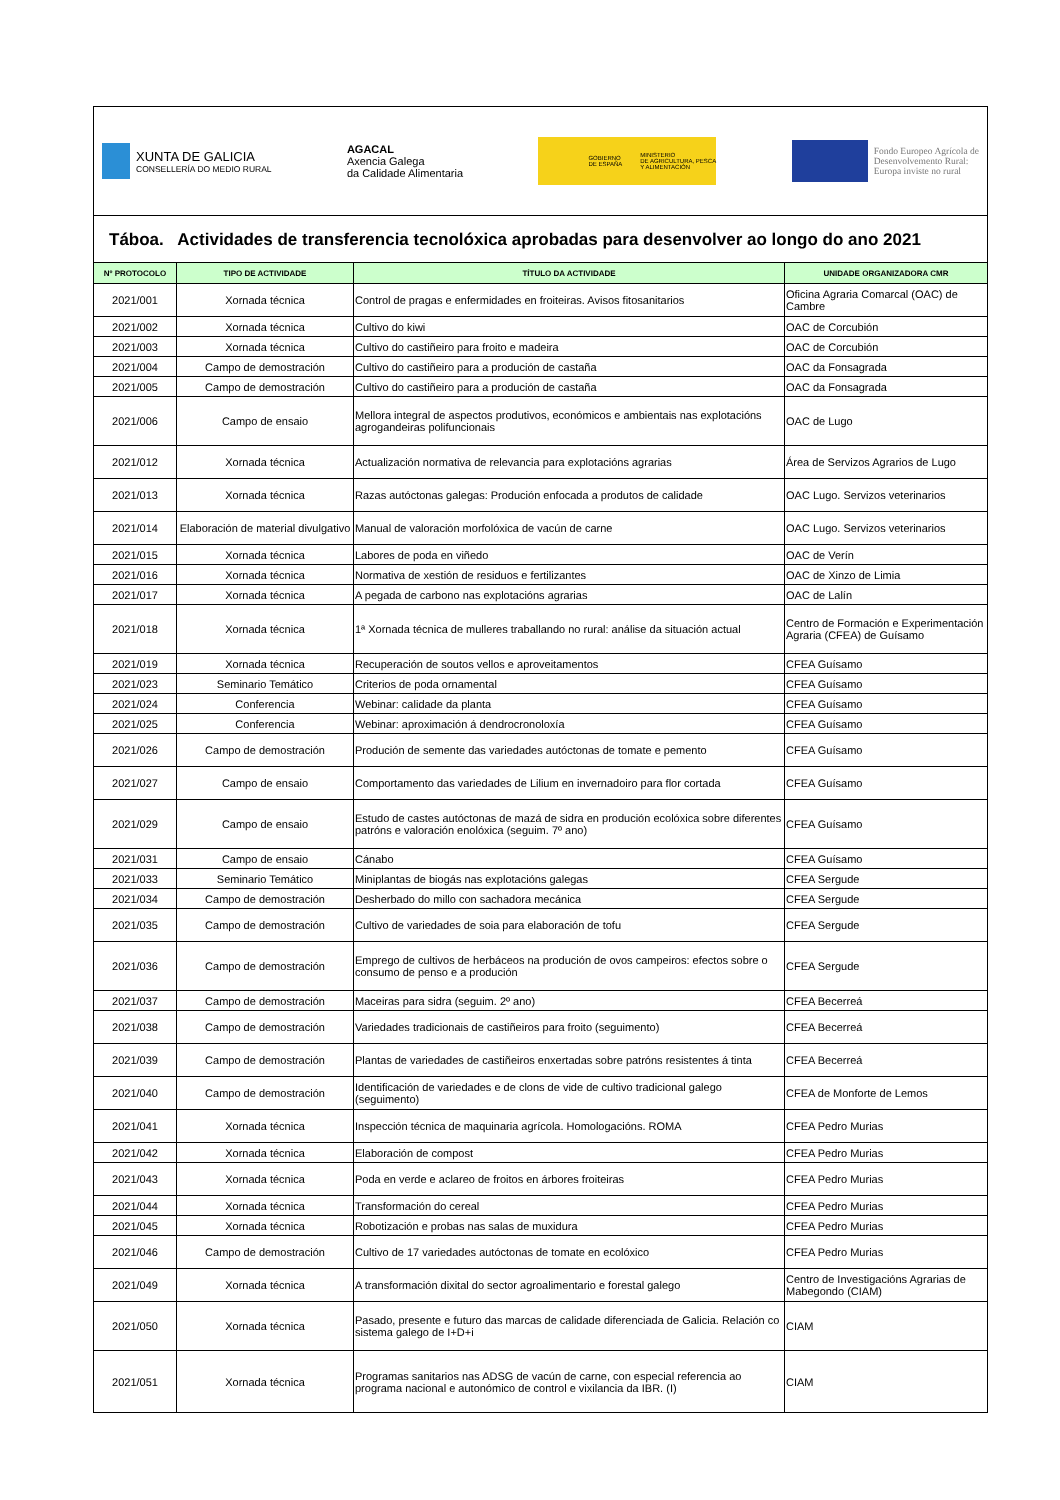XUNTA DE GALICIA
CONSELLERÍA DO MEDIO RURAL
AGACAL
Axencia Galega
da Calidade Alimentaria
GOBIERNO
DE ESPAÑA MINISTERIO
DE AGRICULTURA, PESCA
Y ALIMENTACIÓN
Fondo Europeo Agrícola de
Desenvolvemento Rural:
Europa inviste no rural
Táboa. Actividades de transferencia tecnolóxica aprobadas para desenvolver ao longo do ano 2021
| Nº PROTOCOLO | TIPO DE ACTIVIDADE | TÍTULO DA ACTIVIDADE | UNIDADE ORGANIZADORA CMR |
| --- | --- | --- | --- |
| 2021/001 | Xornada técnica | Control de pragas e enfermidades en froiteiras. Avisos fitosanitarios | Oficina Agraria Comarcal (OAC) de Cambre |
| 2021/002 | Xornada técnica | Cultivo do kiwi | OAC de Corcubión |
| 2021/003 | Xornada técnica | Cultivo do castiñeiro para froito e madeira | OAC de Corcubión |
| 2021/004 | Campo de demostración | Cultivo do castiñeiro para a produción de castaña | OAC da Fonsagrada |
| 2021/005 | Campo de demostración | Cultivo do castiñeiro para a produción de castaña | OAC da Fonsagrada |
| 2021/006 | Campo de ensaio | Mellora integral de aspectos produtivos, económicos e ambientais nas explotacións agrogandeiras polifuncionais | OAC de Lugo |
| 2021/012 | Xornada técnica | Actualización normativa de relevancia para explotacións agrarias | Área de Servizos Agrarios de Lugo |
| 2021/013 | Xornada técnica | Razas autóctonas galegas: Produción enfocada a produtos de calidade | OAC Lugo. Servizos veterinarios |
| 2021/014 | Elaboración de material divulgativo | Manual de valoración morfolóxica de vacún de carne | OAC Lugo. Servizos veterinarios |
| 2021/015 | Xornada técnica | Labores de poda en viñedo | OAC de Verín |
| 2021/016 | Xornada técnica | Normativa de xestión de residuos e fertilizantes | OAC de Xinzo de Limia |
| 2021/017 | Xornada técnica | A pegada de carbono nas explotacións agrarias | OAC de Lalín |
| 2021/018 | Xornada técnica | 1ª Xornada técnica de mulleres traballando no rural: análise da situación actual | Centro de Formación e Experimentación Agraria (CFEA) de Guísamo |
| 2021/019 | Xornada técnica | Recuperación de soutos vellos e aproveitamentos | CFEA Guísamo |
| 2021/023 | Seminario Temático | Criterios de poda ornamental | CFEA Guísamo |
| 2021/024 | Conferencia | Webinar: calidade da planta | CFEA Guísamo |
| 2021/025 | Conferencia | Webinar: aproximación á dendrocronoloxía | CFEA Guísamo |
| 2021/026 | Campo de demostración | Produción de semente das variedades autóctonas de tomate e pemento | CFEA Guísamo |
| 2021/027 | Campo de ensaio | Comportamento das variedades de Lilium en invernadoiro para flor cortada | CFEA Guísamo |
| 2021/029 | Campo de ensaio | Estudo de castes autóctonas de mazá de sidra en produción ecolóxica sobre diferentes patróns e valoración enolóxica (seguim. 7º ano) | CFEA Guísamo |
| 2021/031 | Campo de ensaio | Cánabo | CFEA Guísamo |
| 2021/033 | Seminario Temático | Miniplantas de biogás nas explotacións galegas | CFEA Sergude |
| 2021/034 | Campo de demostración | Desherbado do millo con sachadora mecánica | CFEA Sergude |
| 2021/035 | Campo de demostración | Cultivo de variedades de soia para elaboración de tofu | CFEA Sergude |
| 2021/036 | Campo de demostración | Emprego de cultivos de herbáceos na produción de ovos campeiros: efectos sobre o consumo de penso e a produción | CFEA Sergude |
| 2021/037 | Campo de demostración | Maceiras para sidra (seguim. 2º ano) | CFEA Becerreá |
| 2021/038 | Campo de demostración | Variedades tradicionais de castiñeiros para froito (seguimento) | CFEA Becerreá |
| 2021/039 | Campo de demostración | Plantas de variedades de castiñeiros enxertadas sobre patróns resistentes á tinta | CFEA Becerreá |
| 2021/040 | Campo de demostración | Identificación de variedades e de clons de vide de cultivo tradicional galego (seguimento) | CFEA de Monforte de Lemos |
| 2021/041 | Xornada técnica | Inspección técnica de maquinaria agrícola. Homologacións. ROMA | CFEA Pedro Murias |
| 2021/042 | Xornada técnica | Elaboración de compost | CFEA Pedro Murias |
| 2021/043 | Xornada técnica | Poda en verde e aclareo de froitos en árbores froiteiras | CFEA Pedro Murias |
| 2021/044 | Xornada técnica | Transformación do cereal | CFEA Pedro Murias |
| 2021/045 | Xornada técnica | Robotización e probas nas salas de muxidura | CFEA Pedro Murias |
| 2021/046 | Campo de demostración | Cultivo de 17 variedades autóctonas de tomate en ecolóxico | CFEA Pedro Murias |
| 2021/049 | Xornada técnica | A transformación dixital do sector agroalimentario e forestal galego | Centro de Investigacións Agrarias de Mabegondo (CIAM) |
| 2021/050 | Xornada técnica | Pasado, presente e futuro das marcas de calidade diferenciada de Galicia. Relación co sistema galego de I+D+i | CIAM |
| 2021/051 | Xornada técnica | Programas sanitarios nas ADSG de vacún de carne, con especial referencia ao programa nacional e autonómico de control e vixilancia da IBR. (I) | CIAM |